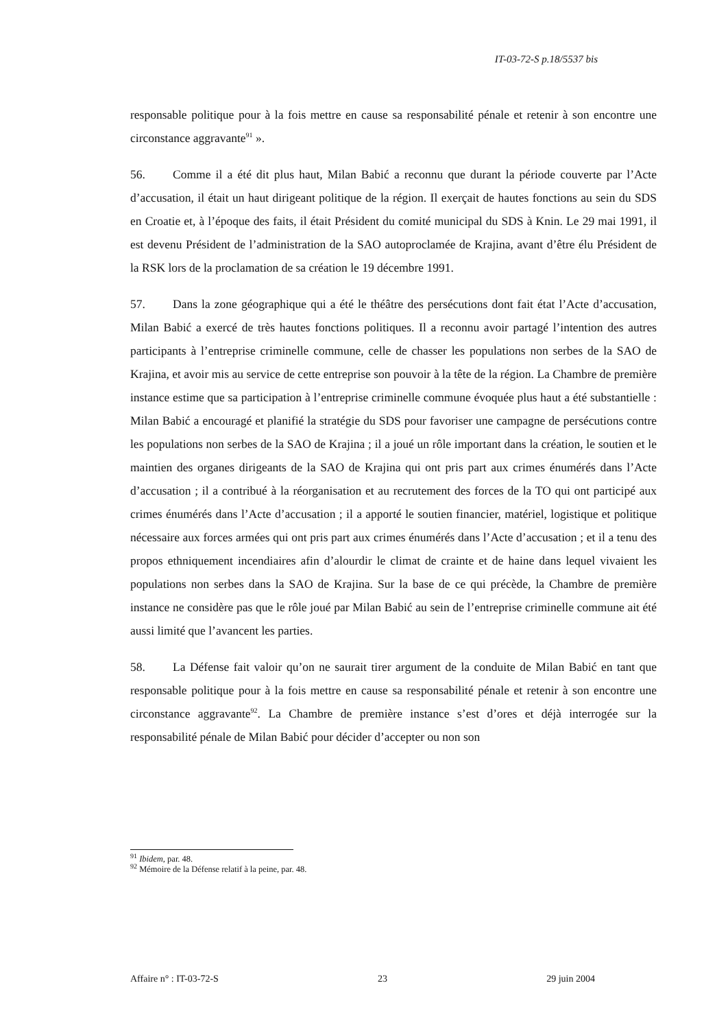IT-03-72-S p.18/5537 bis
responsable politique pour à la fois mettre en cause sa responsabilité pénale et retenir à son encontre une circonstance aggravante<sup>91</sup> ».
56. Comme il a été dit plus haut, Milan Babić a reconnu que durant la période couverte par l’Acte d’accusation, il était un haut dirigeant politique de la région. Il exerçait de hautes fonctions au sein du SDS en Croatie et, à l’époque des faits, il était Président du comité municipal du SDS à Knin. Le 29 mai 1991, il est devenu Président de l’administration de la SAO autoproclamée de Krajina, avant d’être élu Président de la RSK lors de la proclamation de sa création le 19 décembre 1991.
57. Dans la zone géographique qui a été le théâtre des persécutions dont fait état l’Acte d’accusation, Milan Babić a exercé de très hautes fonctions politiques. Il a reconnu avoir partagé l’intention des autres participants à l’entreprise criminelle commune, celle de chasser les populations non serbes de la SAO de Krajina, et avoir mis au service de cette entreprise son pouvoir à la tête de la région. La Chambre de première instance estime que sa participation à l’entreprise criminelle commune évoquée plus haut a été substantielle : Milan Babić a encouragé et planifié la stratégie du SDS pour favoriser une campagne de persécutions contre les populations non serbes de la SAO de Krajina ; il a joué un rôle important dans la création, le soutien et le maintien des organes dirigeants de la SAO de Krajina qui ont pris part aux crimes énumérés dans l’Acte d’accusation ; il a contribué à la réorganisation et au recrutement des forces de la TO qui ont participé aux crimes énumérés dans l’Acte d’accusation ; il a apporté le soutien financier, matériel, logistique et politique nécessaire aux forces armées qui ont pris part aux crimes énumérés dans l’Acte d’accusation ; et il a tenu des propos ethniquement incendiaires afin d’alourdir le climat de crainte et de haine dans lequel vivaient les populations non serbes dans la SAO de Krajina. Sur la base de ce qui précède, la Chambre de première instance ne considère pas que le rôle joué par Milan Babić au sein de l’entreprise criminelle commune ait été aussi limité que l’avancent les parties.
58. La Défense fait valoir qu’on ne saurait tirer argument de la conduite de Milan Babić en tant que responsable politique pour à la fois mettre en cause sa responsabilité pénale et retenir à son encontre une circonstance aggravante<sup>92</sup>. La Chambre de première instance s’est d’ores et déjà interrogée sur la responsabilité pénale de Milan Babić pour décider d’accepter ou non son
<sup>91</sup> Ibidem, par. 48.
<sup>92</sup> Mémoire de la Défense relatif à la peine, par. 48.
Affaire n° : IT-03-72-S 23 29 juin 2004